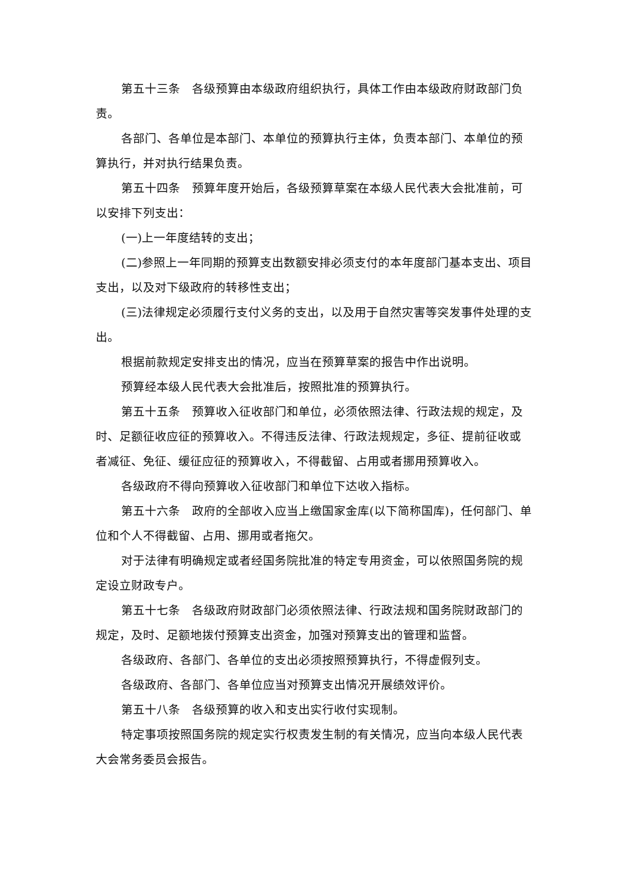第五十三条　各级预算由本级政府组织执行，具体工作由本级政府财政部门负责。
各部门、各单位是本部门、本单位的预算执行主体，负责本部门、本单位的预算执行，并对执行结果负责。
第五十四条　预算年度开始后，各级预算草案在本级人民代表大会批准前，可以安排下列支出：
(一)上一年度结转的支出；
(二)参照上一年同期的预算支出数额安排必须支付的本年度部门基本支出、项目支出，以及对下级政府的转移性支出；
(三)法律规定必须履行支付义务的支出，以及用于自然灾害等突发事件处理的支出。
根据前款规定安排支出的情况，应当在预算草案的报告中作出说明。
预算经本级人民代表大会批准后，按照批准的预算执行。
第五十五条　预算收入征收部门和单位，必须依照法律、行政法规的规定，及时、足额征收应征的预算收入。不得违反法律、行政法规规定，多征、提前征收或者减征、免征、缓征应征的预算收入，不得截留、占用或者挪用预算收入。
各级政府不得向预算收入征收部门和单位下达收入指标。
第五十六条　政府的全部收入应当上缴国家金库(以下简称国库)，任何部门、单位和个人不得截留、占用、挪用或者拖欠。
对于法律有明确规定或者经国务院批准的特定专用资金，可以依照国务院的规定设立财政专户。
第五十七条　各级政府财政部门必须依照法律、行政法规和国务院财政部门的规定，及时、足额地拨付预算支出资金，加强对预算支出的管理和监督。
各级政府、各部门、各单位的支出必须按照预算执行，不得虚假列支。
各级政府、各部门、各单位应当对预算支出情况开展绩效评价。
第五十八条　各级预算的收入和支出实行收付实现制。
特定事项按照国务院的规定实行权责发生制的有关情况，应当向本级人民代表大会常务委员会报告。